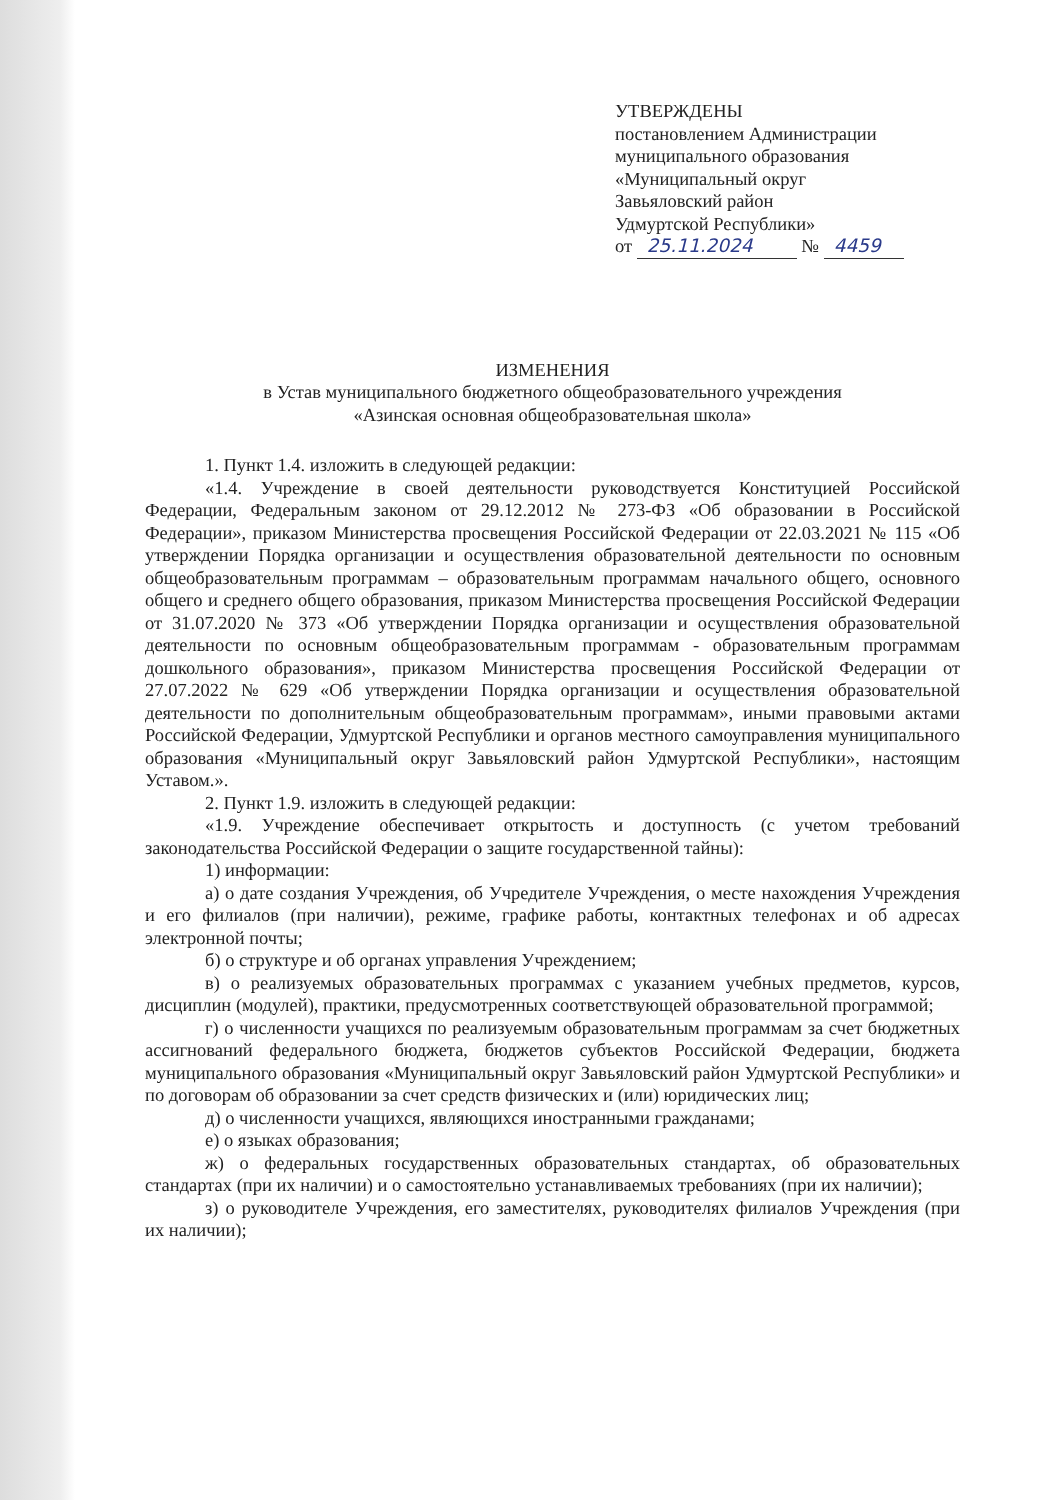УТВЕРЖДЕНЫ
постановлением Администрации
муниципального образования
«Муниципальный округ
Завьяловский район
Удмуртской Республики»
от 25.11.2024 № 4459
ИЗМЕНЕНИЯ
в Устав муниципального бюджетного общеобразовательного учреждения
«Азинская основная общеобразовательная школа»
1. Пункт 1.4. изложить в следующей редакции:
«1.4. Учреждение в своей деятельности руководствуется Конституцией Российской Федерации, Федеральным законом от 29.12.2012 № 273-ФЗ «Об образовании в Российской Федерации», приказом Министерства просвещения Российской Федерации от 22.03.2021 № 115 «Об утверждении Порядка организации и осуществления образовательной деятельности по основным общеобразовательным программам – образовательным программам начального общего, основного общего и среднего общего образования, приказом Министерства просвещения Российской Федерации от 31.07.2020 № 373 «Об утверждении Порядка организации и осуществления образовательной деятельности по основным общеобразовательным программам - образовательным программам дошкольного образования», приказом Министерства просвещения Российской Федерации от 27.07.2022 № 629 «Об утверждении Порядка организации и осуществления образовательной деятельности по дополнительным общеобразовательным программам», иными правовыми актами Российской Федерации, Удмуртской Республики и органов местного самоуправления муниципального образования «Муниципальный округ Завьяловский район Удмуртской Республики», настоящим Уставом.».
2. Пункт 1.9. изложить в следующей редакции:
«1.9. Учреждение обеспечивает открытость и доступность (с учетом требований законодательства Российской Федерации о защите государственной тайны):
1) информации:
а) о дате создания Учреждения, об Учредителе Учреждения, о месте нахождения Учреждения и его филиалов (при наличии), режиме, графике работы, контактных телефонах и об адресах электронной почты;
б) о структуре и об органах управления Учреждением;
в) о реализуемых образовательных программах с указанием учебных предметов, курсов, дисциплин (модулей), практики, предусмотренных соответствующей образовательной программой;
г) о численности учащихся по реализуемым образовательным программам за счет бюджетных ассигнований федерального бюджета, бюджетов субъектов Российской Федерации, бюджета муниципального образования «Муниципальный округ Завьяловский район Удмуртской Республики» и по договорам об образовании за счет средств физических и (или) юридических лиц;
д) о численности учащихся, являющихся иностранными гражданами;
е) о языках образования;
ж) о федеральных государственных образовательных стандартах, об образовательных стандартах (при их наличии) и о самостоятельно устанавливаемых требованиях (при их наличии);
з) о руководителе Учреждения, его заместителях, руководителях филиалов Учреждения (при их наличии);